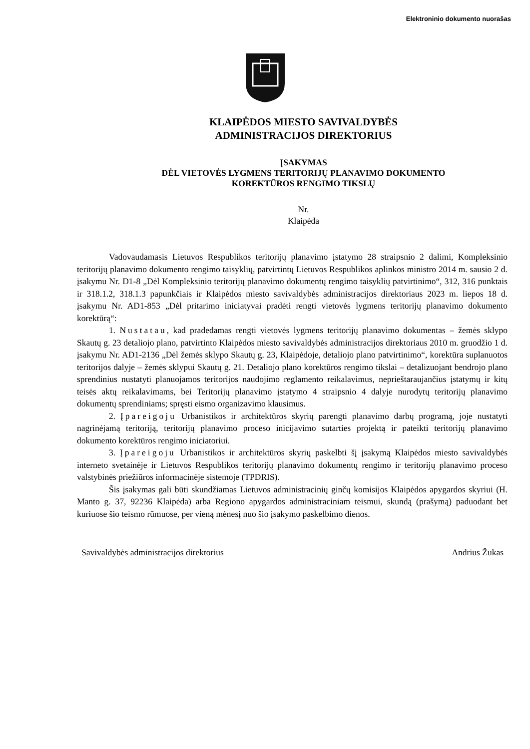Elektroninio dokumento nuorašas
KLAIPĖDOS MIESTO SAVIVALDYBĖS
ADMINISTRACIJOS DIREKTORIUS
ĮSAKYMAS
DĖL VIETOVĖS LYGMENS TERITORIJŲ PLANAVIMO DOKUMENTO
KOREKTŪROS RENGIMO TIKSLŲ
Nr.
Klaipėda
Vadovaudamasis Lietuvos Respublikos teritorijų planavimo įstatymo 28 straipsnio 2 dalimi, Kompleksinio teritorijų planavimo dokumento rengimo taisyklių, patvirtintų Lietuvos Respublikos aplinkos ministro 2014 m. sausio 2 d. įsakymu Nr. D1-8 „Dėl Kompleksinio teritorijų planavimo dokumentų rengimo taisyklių patvirtinimo“, 312, 316 punktais ir 318.1.2, 318.1.3 papunkčiais ir Klaipėdos miesto savivaldybės administracijos direktoriaus 2023 m. liepos 18 d. įsakymu Nr. AD1-853 „Dėl pritarimo iniciatyvai pradėti rengti vietovės lygmens teritorijų planavimo dokumento korektūrą“:
1. Nustatau, kad pradedamas rengti vietovės lygmens teritorijų planavimo dokumentas – žemės sklypo Skautų g. 23 detaliojo plano, patvirtinto Klaipėdos miesto savivaldybės administracijos direktoriaus 2010 m. gruodžio 1 d. įsakymu Nr. AD1-2136 „Dėl žemės sklypo Skautų g. 23, Klaipėdoje, detaliojo plano patvirtinimo“, korektūra suplanuotos teritorijos dalyje – žemės sklypui Skautų g. 21. Detaliojo plano korektūros rengimo tikslai – detalizuojant bendrojo plano sprendinius nustatyti planuojamos teritorijos naudojimo reglamento reikalavimus, neprieštaraujančius įstatymų ir kitų teisės aktų reikalavimams, bei Teritorijų planavimo įstatymo 4 straipsnio 4 dalyje nurodytų teritorijų planavimo dokumentų sprendiniams; spręsti eismo organizavimo klausimus.
2. Įpareigoju Urbanistikos ir architektūros skyrių parengti planavimo darbų programą, joje nustatyti nagrinėjamą teritoriją, teritorijų planavimo proceso inicijavimo sutarties projektą ir pateikti teritorijų planavimo dokumento korektūros rengimo iniciatoriui.
3. Įpareigoju Urbanistikos ir architektūros skyrių paskelbti šį įsakymą Klaipėdos miesto savivaldybės interneto svetainėje ir Lietuvos Respublikos teritorijų planavimo dokumentų rengimo ir teritorijų planavimo proceso valstybinės priežiūros informacinėje sistemoje (TPDRIS).
Šis įsakymas gali būti skundžiamas Lietuvos administracinių ginčų komisijos Klaipėdos apygardos skyriui (H. Manto g. 37, 92236 Klaipėda) arba Regiono apygardos administraciniam teismui, skundą (prašymą) paduodant bet kuriuose šio teismo rūmuose, per vieną mėnesį nuo šio įsakymo paskelbimo dienos.
Savivaldybės administracijos direktorius Andrius Žukas